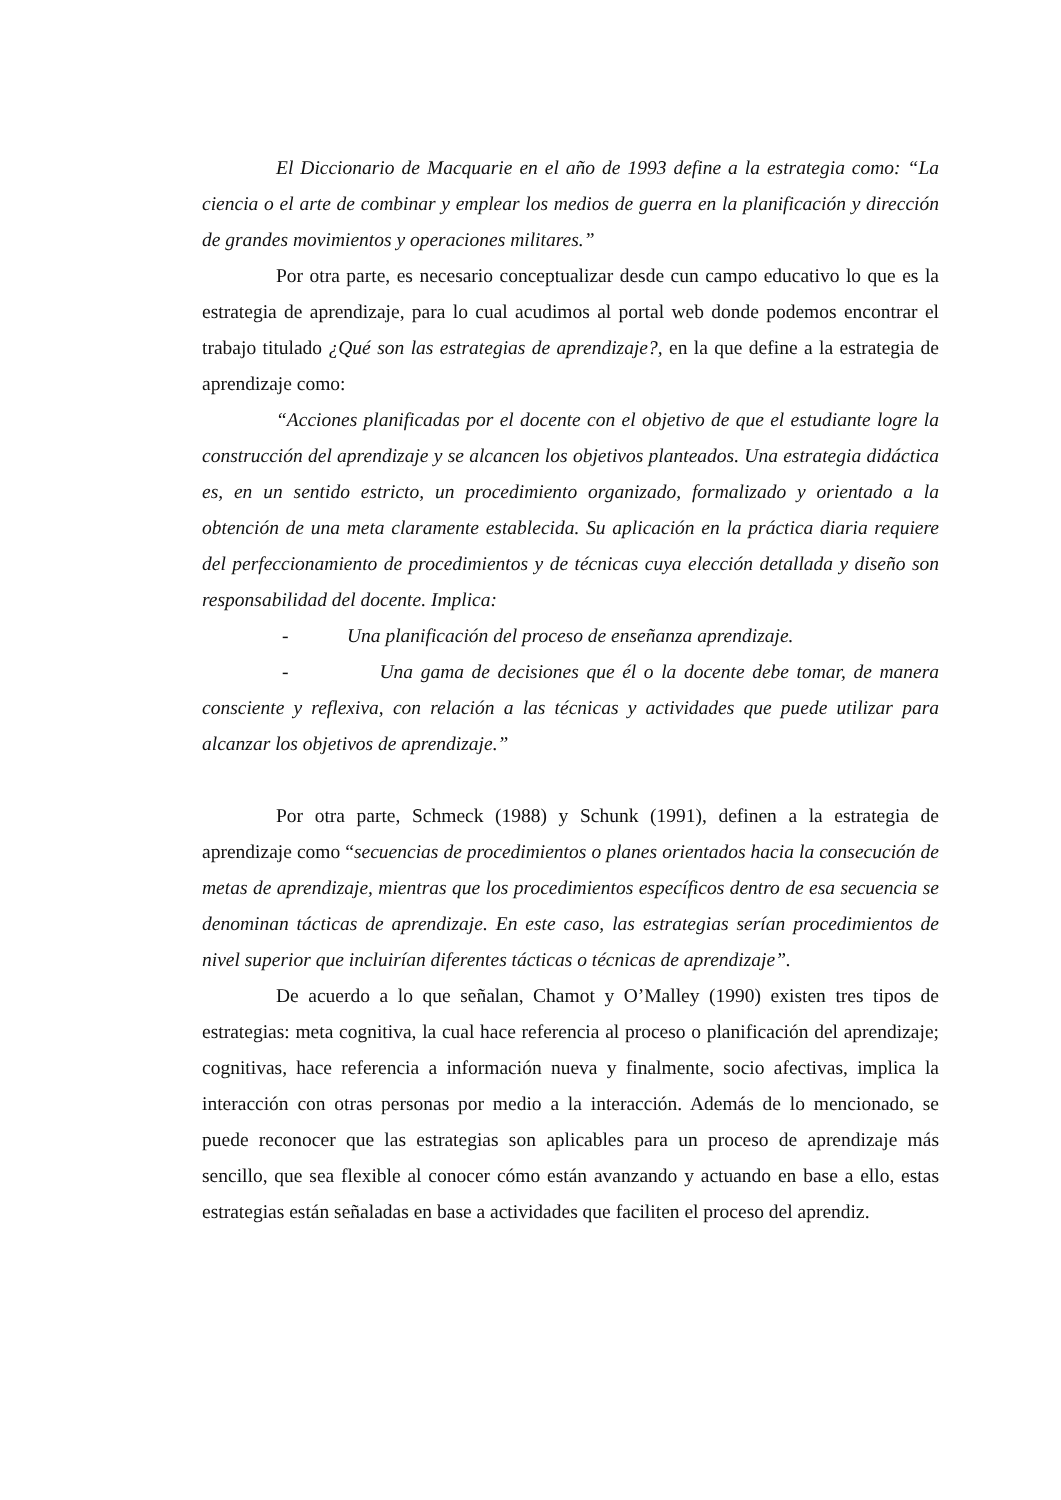El Diccionario de Macquarie en el año de 1993 define a la estrategia como: “La ciencia o el arte de combinar y emplear los medios de guerra en la planificación y dirección de grandes movimientos y operaciones militares.”
Por otra parte, es necesario conceptualizar desde cun campo educativo lo que es la estrategia de aprendizaje, para lo cual acudimos al portal web donde podemos encontrar el trabajo titulado ¿Qué son las estrategias de aprendizaje?, en la que define a la estrategia de aprendizaje como:
“Acciones planificadas por el docente con el objetivo de que el estudiante logre la construcción del aprendizaje y se alcancen los objetivos planteados. Una estrategia didáctica es, en un sentido estricto, un procedimiento organizado, formalizado y orientado a la obtención de una meta claramente establecida. Su aplicación en la práctica diaria requiere del perfeccionamiento de procedimientos y de técnicas cuya elección detallada y diseño son responsabilidad del docente. Implica:
- Una planificación del proceso de enseñanza aprendizaje.
- Una gama de decisiones que él o la docente debe tomar, de manera consciente y reflexiva, con relación a las técnicas y actividades que puede utilizar para alcanzar los objetivos de aprendizaje.”
Por otra parte, Schmeck (1988) y Schunk (1991), definen a la estrategia de aprendizaje como “secuencias de procedimientos o planes orientados hacia la consecución de metas de aprendizaje, mientras que los procedimientos específicos dentro de esa secuencia se denominan tácticas de aprendizaje. En este caso, las estrategias serían procedimientos de nivel superior que incluirían diferentes tácticas o técnicas de aprendizaje”.
De acuerdo a lo que señalan, Chamot y O’Malley (1990) existen tres tipos de estrategias: meta cognitiva, la cual hace referencia al proceso o planificación del aprendizaje; cognitivas, hace referencia a información nueva y finalmente, socio afectivas, implica la interacción con otras personas por medio a la interacción. Además de lo mencionado, se puede reconocer que las estrategias son aplicables para un proceso de aprendizaje más sencillo, que sea flexible al conocer cómo están avanzando y actuando en base a ello, estas estrategias están señaladas en base a actividades que faciliten el proceso del aprendiz.